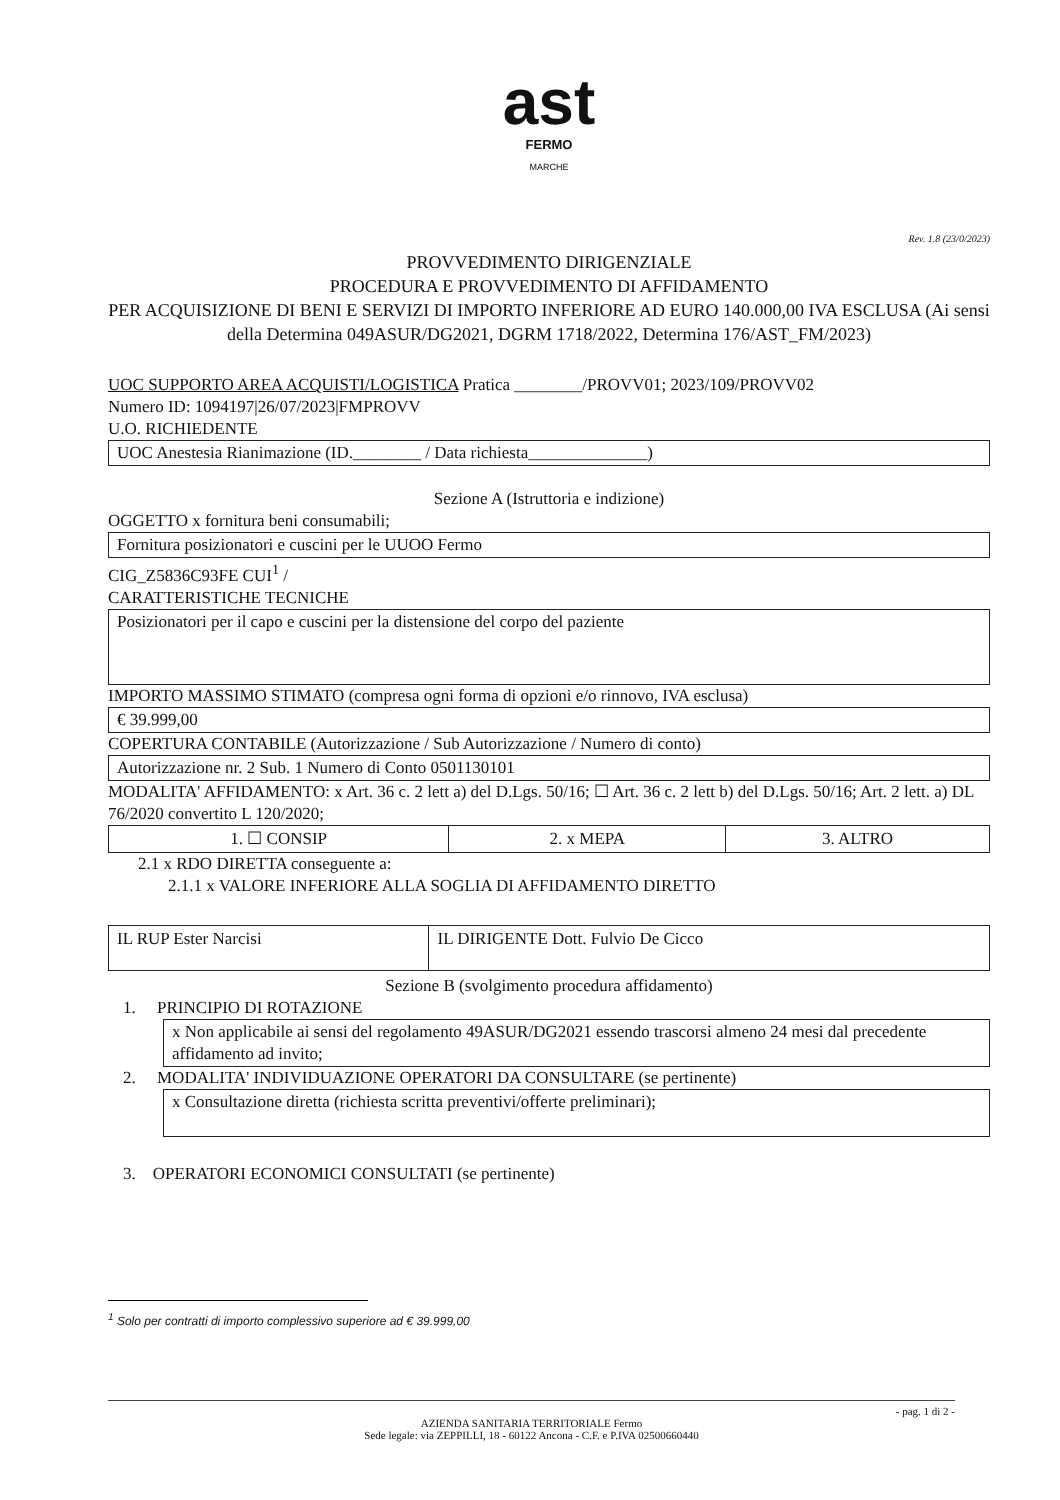ast
FERMO
MARCHE
Rev. 1.8 (23/0/2023)
PROVVEDIMENTO DIRIGENZIALE
PROCEDURA E PROVVEDIMENTO DI AFFIDAMENTO
PER ACQUISIZIONE DI BENI E SERVIZI DI IMPORTO INFERIORE AD EURO 140.000,00 IVA ESCLUSA (Ai sensi della Determina 049ASUR/DG2021, DGRM 1718/2022, Determina 176/AST_FM/2023)
UOC SUPPORTO AREA ACQUISTI/LOGISTICA Pratica ________/PROVV01; 2023/109/PROVV02
Numero ID: 1094197|26/07/2023|FMPROVV
U.O. RICHIEDENTE
UOC Anestesia Rianimazione (ID.________ / Data richiesta______________)
Sezione A (Istruttoria e indizione)
OGGETTO x fornitura beni consumabili;
Fornitura posizionatori e cuscini per le UUOO Fermo
CIG_Z5836C93FE CUI<sup>1</sup> /
CARATTERISTICHE TECNICHE
Posizionatori per il capo e cuscini per la distensione del corpo del paziente
IMPORTO MASSIMO STIMATO (compresa ogni forma di opzioni e/o rinnovo, IVA esclusa)
€ 39.999,00
COPERTURA CONTABILE (Autorizzazione / Sub Autorizzazione / Numero di conto)
Autorizzazione nr. 2 Sub. 1 Numero di Conto 0501130101
MODALITA' AFFIDAMENTO: x Art. 36 c. 2 lett a) del D.Lgs. 50/16; ☐ Art. 36 c. 2 lett b) del D.Lgs. 50/16; Art. 2 lett. a) DL 76/2020 convertito L 120/2020;
| 1. ☐ CONSIP | 2. x MEPA | 3. ALTRO |
2.1 x RDO DIRETTA conseguente a:
2.1.1 x VALORE INFERIORE ALLA SOGLIA DI AFFIDAMENTO DIRETTO
| IL RUP Ester Narcisi | IL DIRIGENTE Dott. Fulvio De Cicco |
Sezione B (svolgimento procedura affidamento)
1. PRINCIPIO DI ROTAZIONE
x Non applicabile ai sensi del regolamento 49ASUR/DG2021 essendo trascorsi almeno 24 mesi dal precedente affidamento ad invito;
2. MODALITA' INDIVIDUAZIONE OPERATORI DA CONSULTARE (se pertinente)
x Consultazione diretta (richiesta scritta preventivi/offerte preliminari);
3. OPERATORI ECONOMICI CONSULTATI (se pertinente)
<sup>1</sup> Solo per contratti di importo complessivo superiore ad € 39.999,00
- pag. 1 di 2 -
AZIENDA SANITARIA TERRITORIALE Fermo
Sede legale: via ZEPPILLI, 18 - 60122 Ancona - C.F. e P.IVA 02500660440